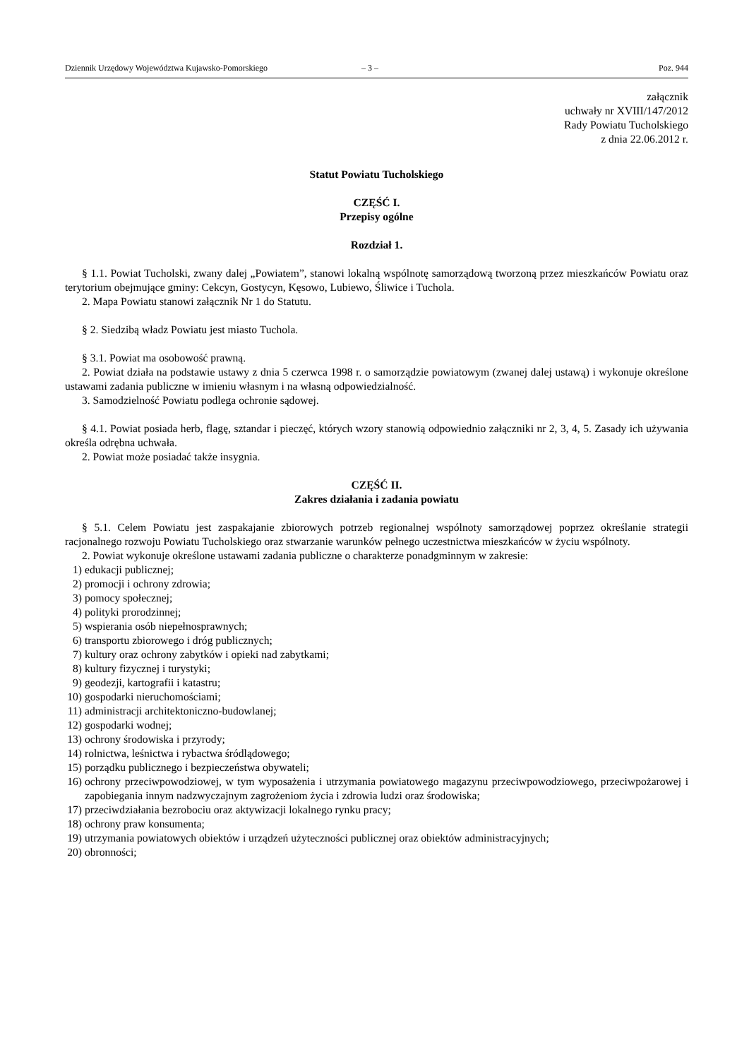Dziennik Urzędowy Województwa Kujawsko-Pomorskiego – 3 – Poz. 944
załącznik
uchwały nr XVIII/147/2012
Rady Powiatu Tucholskiego
z dnia 22.06.2012 r.
Statut Powiatu Tucholskiego
CZĘŚĆ I.
Przepisy ogólne
Rozdział 1.
§ 1.1. Powiat Tucholski, zwany dalej „Powiatem”, stanowi lokalną wspólnotę samorządową tworzoną przez mieszkańców Powiatu oraz terytorium obejmujące gminy: Cekcyn, Gostycyn, Kęsowo, Lubiewo, Śliwice i Tuchola.
2. Mapa Powiatu stanowi załącznik Nr 1 do Statutu.
§ 2. Siedzibą władz Powiatu jest miasto Tuchola.
§ 3.1. Powiat ma osobowość prawną.
2. Powiat działa na podstawie ustawy z dnia 5 czerwca 1998 r. o samorządzie powiatowym (zwanej dalej ustawą) i wykonuje określone ustawami zadania publiczne w imieniu własnym i na własną odpowiedzialność.
3. Samodzielność Powiatu podlega ochronie sądowej.
§ 4.1. Powiat posiada herb, flagę, sztandar i pieczęć, których wzory stanowią odpowiednio załączniki nr 2, 3, 4, 5. Zasady ich używania określa odrębna uchwała.
2. Powiat może posiadać także insygnia.
CZĘŚĆ II.
Zakres działania i zadania powiatu
§ 5.1. Celem Powiatu jest zaspakajanie zbiorowych potrzeb regionalnej wspólnoty samorządowej poprzez określanie strategii racjonalnego rozwoju Powiatu Tucholskiego oraz stwarzanie warunków pełnego uczestnictwa mieszkańców w życiu wspólnoty.
2. Powiat wykonuje określone ustawami zadania publiczne o charakterze ponadgminnym w zakresie:
1) edukacji publicznej;
2) promocji i ochrony zdrowia;
3) pomocy społecznej;
4) polityki prorodzinnej;
5) wspierania osób niepełnosprawnych;
6) transportu zbiorowego i dróg publicznych;
7) kultury oraz ochrony zabytków i opieki nad zabytkami;
8) kultury fizycznej i turystyki;
9) geodezji, kartografii i katastru;
10) gospodarki nieruchomościami;
11) administracji architektoniczno-budowlanej;
12) gospodarki wodnej;
13) ochrony środowiska i przyrody;
14) rolnictwa, leśnictwa i rybactwa śródlądowego;
15) porządku publicznego i bezpieczeństwa obywateli;
16) ochrony przeciwpowodziowej, w tym wyposażenia i utrzymania powiatowego magazynu przeciwpowodziowego, przeciwpożarowej i zapobiegania innym nadzwyczajnym zagrożeniom życia i zdrowia ludzi oraz środowiska;
17) przeciwdziałania bezrobociu oraz aktywizacji lokalnego rynku pracy;
18) ochrony praw konsumenta;
19) utrzymania powiatowych obiektów i urządzeń użyteczności publicznej oraz obiektów administracyjnych;
20) obronności;